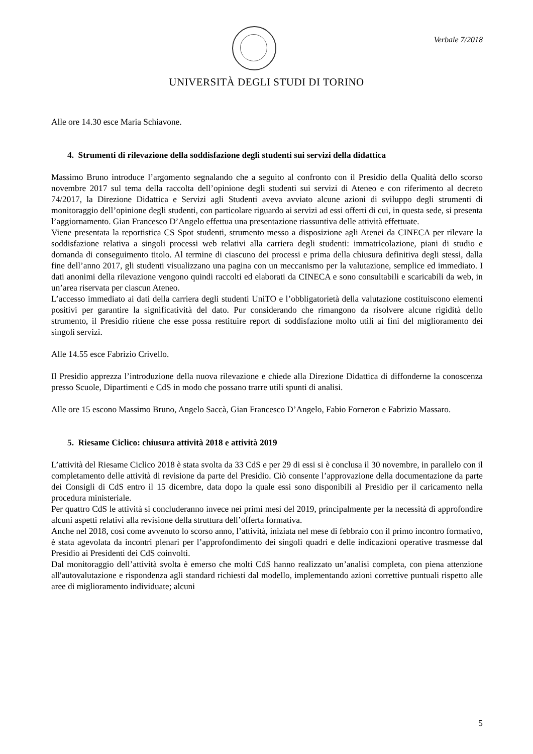Verbale 7/2018
UNIVERSITÀ DEGLI STUDI DI TORINO
Alle ore 14.30 esce Maria Schiavone.
4. Strumenti di rilevazione della soddisfazione degli studenti sui servizi della didattica
Massimo Bruno introduce l’argomento segnalando che a seguito al confronto con il Presidio della Qualità dello scorso novembre 2017 sul tema della raccolta dell’opinione degli studenti sui servizi di Ateneo e con riferimento al decreto 74/2017, la Direzione Didattica e Servizi agli Studenti aveva avviato alcune azioni di sviluppo degli strumenti di monitoraggio dell’opinione degli studenti, con particolare riguardo ai servizi ad essi offerti di cui, in questa sede, si presenta l’aggiornamento. Gian Francesco D’Angelo effettua una presentazione riassuntiva delle attività effettuate.
Viene presentata la reportistica CS Spot studenti, strumento messo a disposizione agli Atenei da CINECA per rilevare la soddisfazione relativa a singoli processi web relativi alla carriera degli studenti: immatricolazione, piani di studio e domanda di conseguimento titolo. Al termine di ciascuno dei processi e prima della chiusura definitiva degli stessi, dalla fine dell’anno 2017, gli studenti visualizzano una pagina con un meccanismo per la valutazione, semplice ed immediato. I dati anonimi della rilevazione vengono quindi raccolti ed elaborati da CINECA e sono consultabili e scaricabili da web, in un’area riservata per ciascun Ateneo.
L’accesso immediato ai dati della carriera degli studenti UniTO e l’obbligatorietà della valutazione costituiscono elementi positivi per garantire la significatività del dato. Pur considerando che rimangono da risolvere alcune rigidità dello strumento, il Presidio ritiene che esse possa restituire report di soddisfazione molto utili ai fini del miglioramento dei singoli servizi.
Alle 14.55 esce Fabrizio Crivello.
Il Presidio apprezza l’introduzione della nuova rilevazione e chiede alla Direzione Didattica di diffonderne la conoscenza presso Scuole, Dipartimenti e CdS in modo che possano trarre utili spunti di analisi.
Alle ore 15 escono Massimo Bruno, Angelo Saccà, Gian Francesco D’Angelo, Fabio Forneron e Fabrizio Massaro.
5. Riesame Ciclico: chiusura attività 2018 e attività 2019
L’attività del Riesame Ciclico 2018 è stata svolta da 33 CdS e per 29 di essi si è conclusa il 30 novembre, in parallelo con il completamento delle attività di revisione da parte del Presidio. Ciò consente l’approvazione della documentazione da parte dei Consigli di CdS entro il 15 dicembre, data dopo la quale essi sono disponibili al Presidio per il caricamento nella procedura ministeriale.
Per quattro CdS le attività si concluderanno invece nei primi mesi del 2019, principalmente per la necessità di approfondire alcuni aspetti relativi alla revisione della struttura dell’offerta formativa.
Anche nel 2018, così come avvenuto lo scorso anno, l’attività, iniziata nel mese di febbraio con il primo incontro formativo, è stata agevolata da incontri plenari per l’approfondimento dei singoli quadri e delle indicazioni operative trasmesse dal Presidio ai Presidenti dei CdS coinvolti.
Dal monitoraggio dell’attività svolta è emerso che molti CdS hanno realizzato un’analisi completa, con piena attenzione all'autovalutazione e rispondenza agli standard richiesti dal modello, implementando azioni correttive puntuali rispetto alle aree di miglioramento individuate; alcuni
5